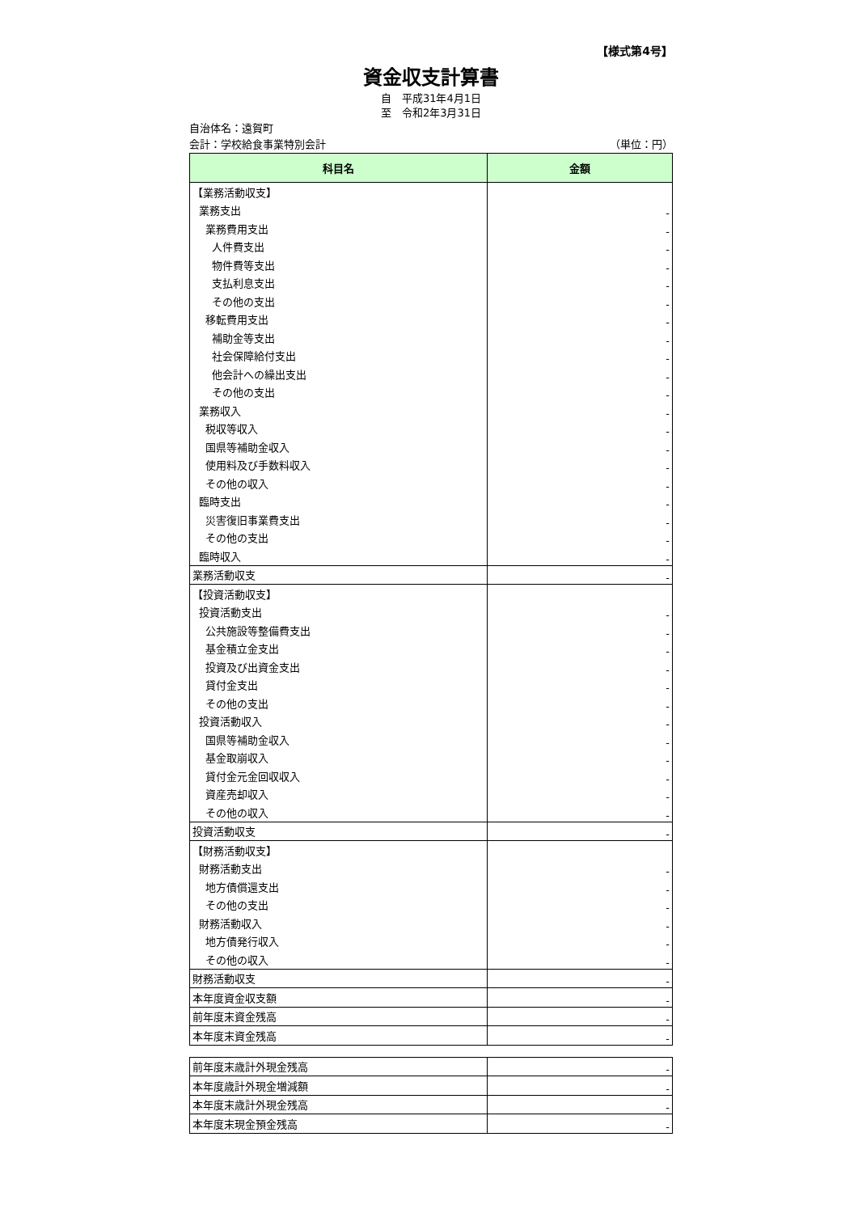【様式第4号】
資金収支計算書
自　平成31年4月1日
至　令和2年3月31日
自治体名：遠賀町
会計：学校給食事業特別会計 （単位：円）
| 科目名 | 金額 |
| --- | --- |
| 【業務活動収支】 | |
| 業務支出 | - |
| 業務費用支出 | - |
| 人件費支出 | - |
| 物件費等支出 | - |
| 支払利息支出 | - |
| その他の支出 | - |
| 移転費用支出 | - |
| 補助金等支出 | - |
| 社会保障給付支出 | - |
| 他会計への繰出支出 | - |
| その他の支出 | - |
| 業務収入 | - |
| 税収等収入 | - |
| 国県等補助金収入 | - |
| 使用料及び手数料収入 | - |
| その他の収入 | - |
| 臨時支出 | - |
| 災害復旧事業費支出 | - |
| その他の支出 | - |
| 臨時収入 | - |
| 業務活動収支 | - |
| 【投資活動収支】 | |
| 投資活動支出 | - |
| 公共施設等整備費支出 | - |
| 基金積立金支出 | - |
| 投資及び出資金支出 | - |
| 貸付金支出 | - |
| その他の支出 | - |
| 投資活動収入 | - |
| 国県等補助金収入 | - |
| 基金取崩収入 | - |
| 貸付金元金回収収入 | - |
| 資産売却収入 | - |
| その他の収入 | - |
| 投資活動収支 | - |
| 【財務活動収支】 | |
| 財務活動支出 | - |
| 地方債償還支出 | - |
| その他の支出 | - |
| 財務活動収入 | - |
| 地方債発行収入 | - |
| その他の収入 | - |
| 財務活動収支 | - |
| 本年度資金収支額 | - |
| 前年度末資金残高 | - |
| 本年度末資金残高 | - |
| 前年度末歳計外現金残高 | - |
| 本年度歳計外現金増減額 | - |
| 本年度末歳計外現金残高 | - |
| 本年度末現金預金残高 | - |